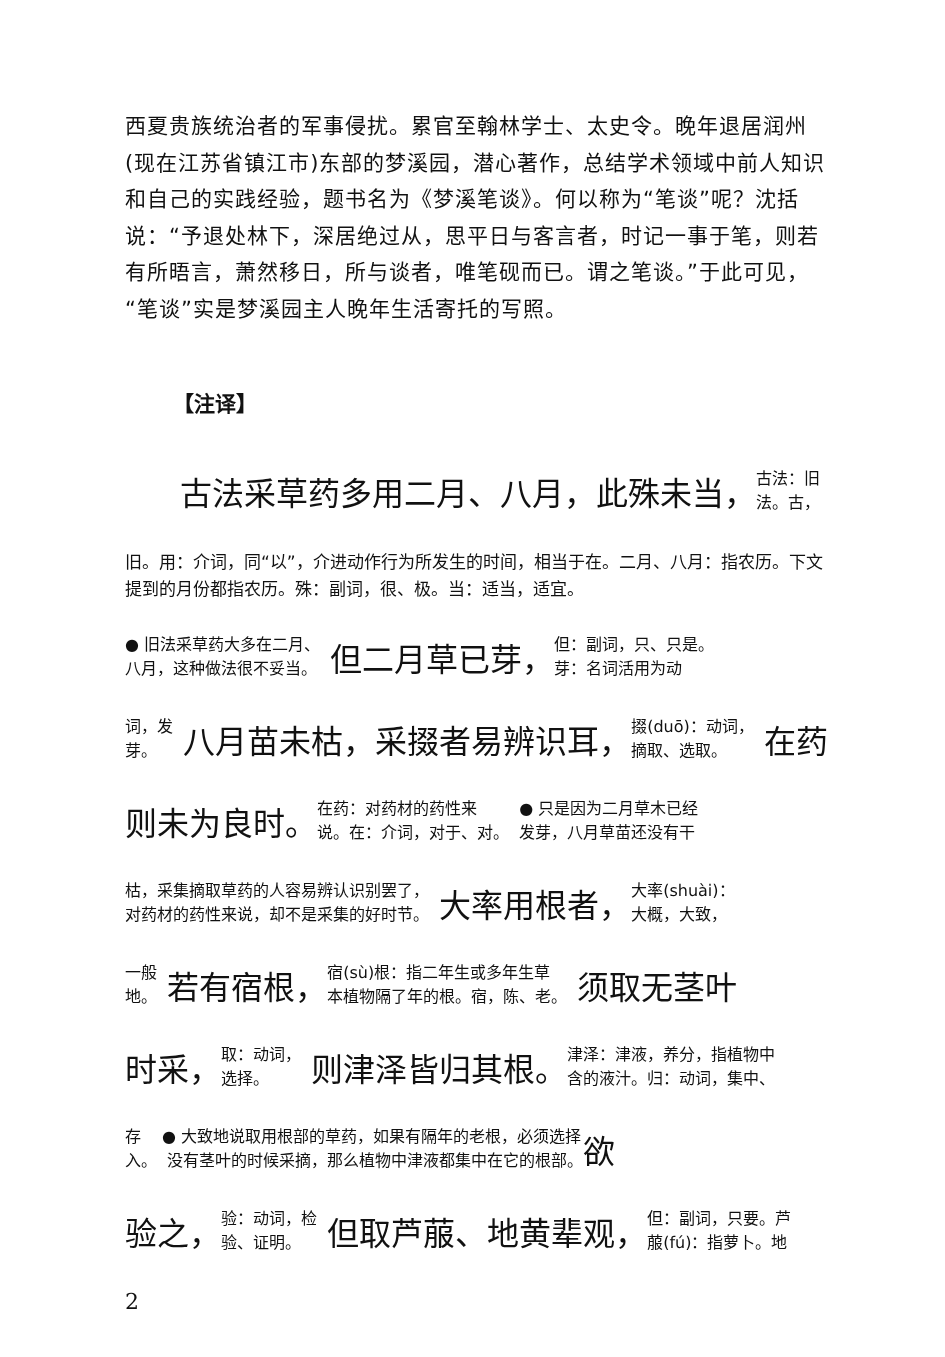西夏贵族统治者的军事侵扰。累官至翰林学士、太史令。晚年退居润州(现在江苏省镇江市)东部的梦溪园，潜心著作，总结学术领域中前人知识和自己的实践经验，题书名为《梦溪笔谈》。何以称为“笔谈”呢？沈括说：“予退处林下，深居绝过从，思平日与客言者，时记一事于笔，则若有所晤言，萧然移日，所与谈者，唯笔砚而已。谓之笔谈。”于此可见，“笔谈”实是梦溪园主人晚年生活寄托的写照。
【注译】
古法采草药多用二月、八月，此殊未当， 古法：旧
法。古，
旧。用：介词，同“以”，介进动作行为所发生的时间，相当于在。二月、八月：指农历。下文提到的月份都指农历。殊：副词，很、极。当：适当，适宜。
● 旧法采草药大多在二月、
八月，这种做法很不妥当。 但二月草已芽， 但：副词，只、只是。
芽：名词活用为动
词，发
芽。 八月苗未枯，采掇者易辨识耳， 掇(duō)：动词，
摘取、选取。 在药
则未为良时。 在药：对药材的药性来
说。在：介词，对于、对。 ● 只是因为二月草木已经
发芽，八月草苗还没有干
枯，采集摘取草药的人容易辨认识别罢了，
对药材的药性来说，却不是采集的好时节。 大率用根者， 大率(shuài)：
大概，大致，
一般
地。 若有宿根， 宿(sù)根：指二年生或多年生草
本植物隔了年的根。宿，陈、老。 须取无茎叶
时采， 取：动词，
选择。 则津泽皆归其根。 津泽：津液，养分，指植物中
含的液汁。归：动词，集中、
存
入。 ● 大致地说取用根部的草药，如果有隔年的老根，必须选择
没有茎叶的时候采摘，那么植物中津液都集中在它的根部。 欲
验之， 验：动词，检
验、证明。 但取芦菔、地黄辈观， 但：副词，只要。芦
菔(fú)：指萝卜。地
2